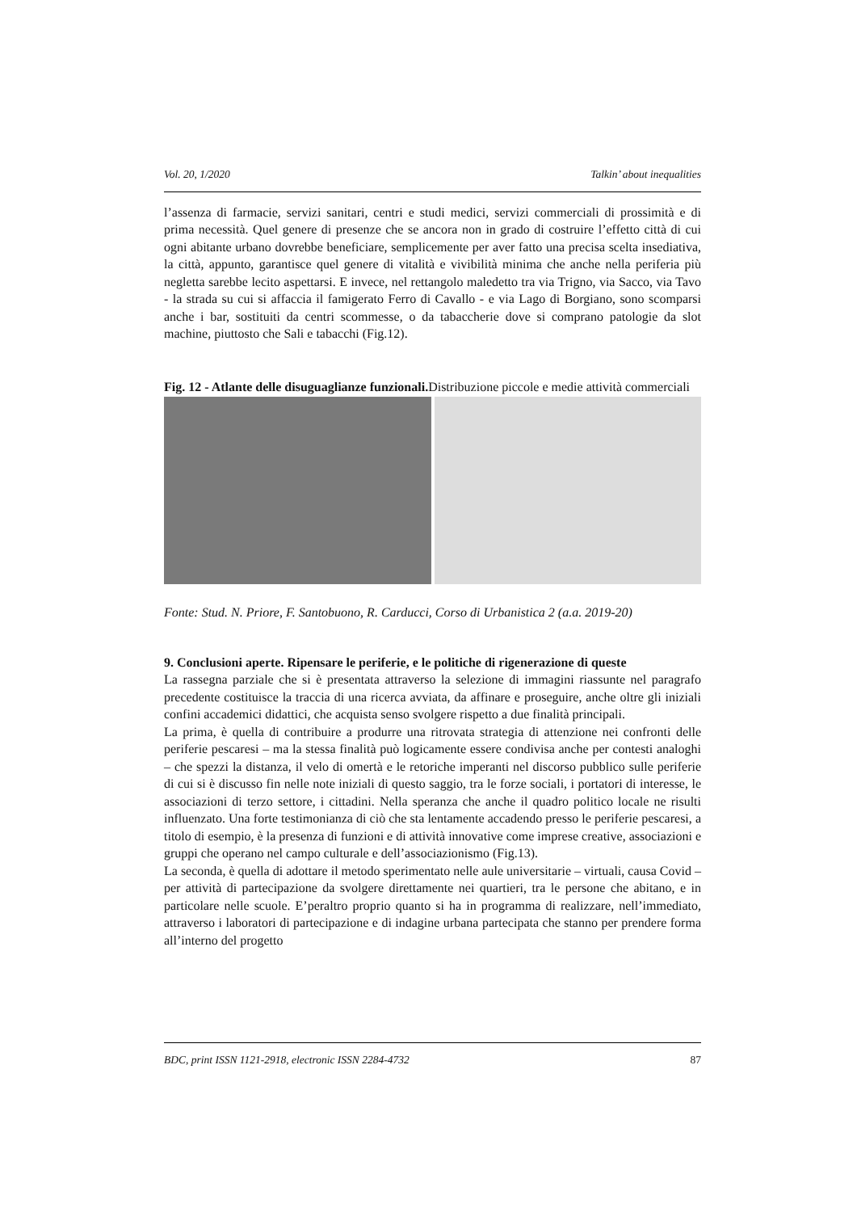Vol. 20, 1/2020 Talkin’ about inequalities
l’assenza di farmacie, servizi sanitari, centri e studi medici, servizi commerciali di prossimità e di prima necessità. Quel genere di presenze che se ancora non in grado di costruire l’effetto città di cui ogni abitante urbano dovrebbe beneficiare, semplicemente per aver fatto una precisa scelta insediativa, la città, appunto, garantisce quel genere di vitalità e vivibilità minima che anche nella periferia più negletta sarebbe lecito aspettarsi. E invece, nel rettangolo maledetto tra via Trigno, via Sacco, via Tavo - la strada su cui si affaccia il famigerato Ferro di Cavallo - e via Lago di Borgiano, sono scomparsi anche i bar, sostituiti da centri scommesse, o da tabaccherie dove si comprano patologie da slot machine, piuttosto che Sali e tabacchi (Fig.12).
Fig. 12 - Atlante delle disuguaglianze funzionali. Distribuzione piccole e medie attività commerciali
Fonte: Stud. N. Priore, F. Santobuono, R. Carducci, Corso di Urbanistica 2 (a.a. 2019-20)
9. Conclusioni aperte. Ripensare le periferie, e le politiche di rigenerazione di queste
La rassegna parziale che si è presentata attraverso la selezione di immagini riassunte nel paragrafo precedente costituisce la traccia di una ricerca avviata, da affinare e proseguire, anche oltre gli iniziali confini accademici didattici, che acquista senso svolgere rispetto a due finalità principali.
La prima, è quella di contribuire a produrre una ritrovata strategia di attenzione nei confronti delle periferie pescaresi – ma la stessa finalità può logicamente essere condivisa anche per contesti analoghi – che spezzi la distanza, il velo di omertà e le retoriche imperanti nel discorso pubblico sulle periferie di cui si è discusso fin nelle note iniziali di questo saggio, tra le forze sociali, i portatori di interesse, le associazioni di terzo settore, i cittadini. Nella speranza che anche il quadro politico locale ne risulti influenzato. Una forte testimonianza di ciò che sta lentamente accadendo presso le periferie pescaresi, a titolo di esempio, è la presenza di funzioni e di attività innovative come imprese creative, associazioni e gruppi che operano nel campo culturale e dell’associazionismo (Fig.13).
La seconda, è quella di adottare il metodo sperimentato nelle aule universitarie – virtuali, causa Covid – per attività di partecipazione da svolgere direttamente nei quartieri, tra le persone che abitano, e in particolare nelle scuole. E’peraltro proprio quanto si ha in programma di realizzare, nell’immediato, attraverso i laboratori di partecipazione e di indagine urbana partecipata che stanno per prendere forma all’interno del progetto
BDC, print ISSN 1121-2918, electronic ISSN 2284-4732 87